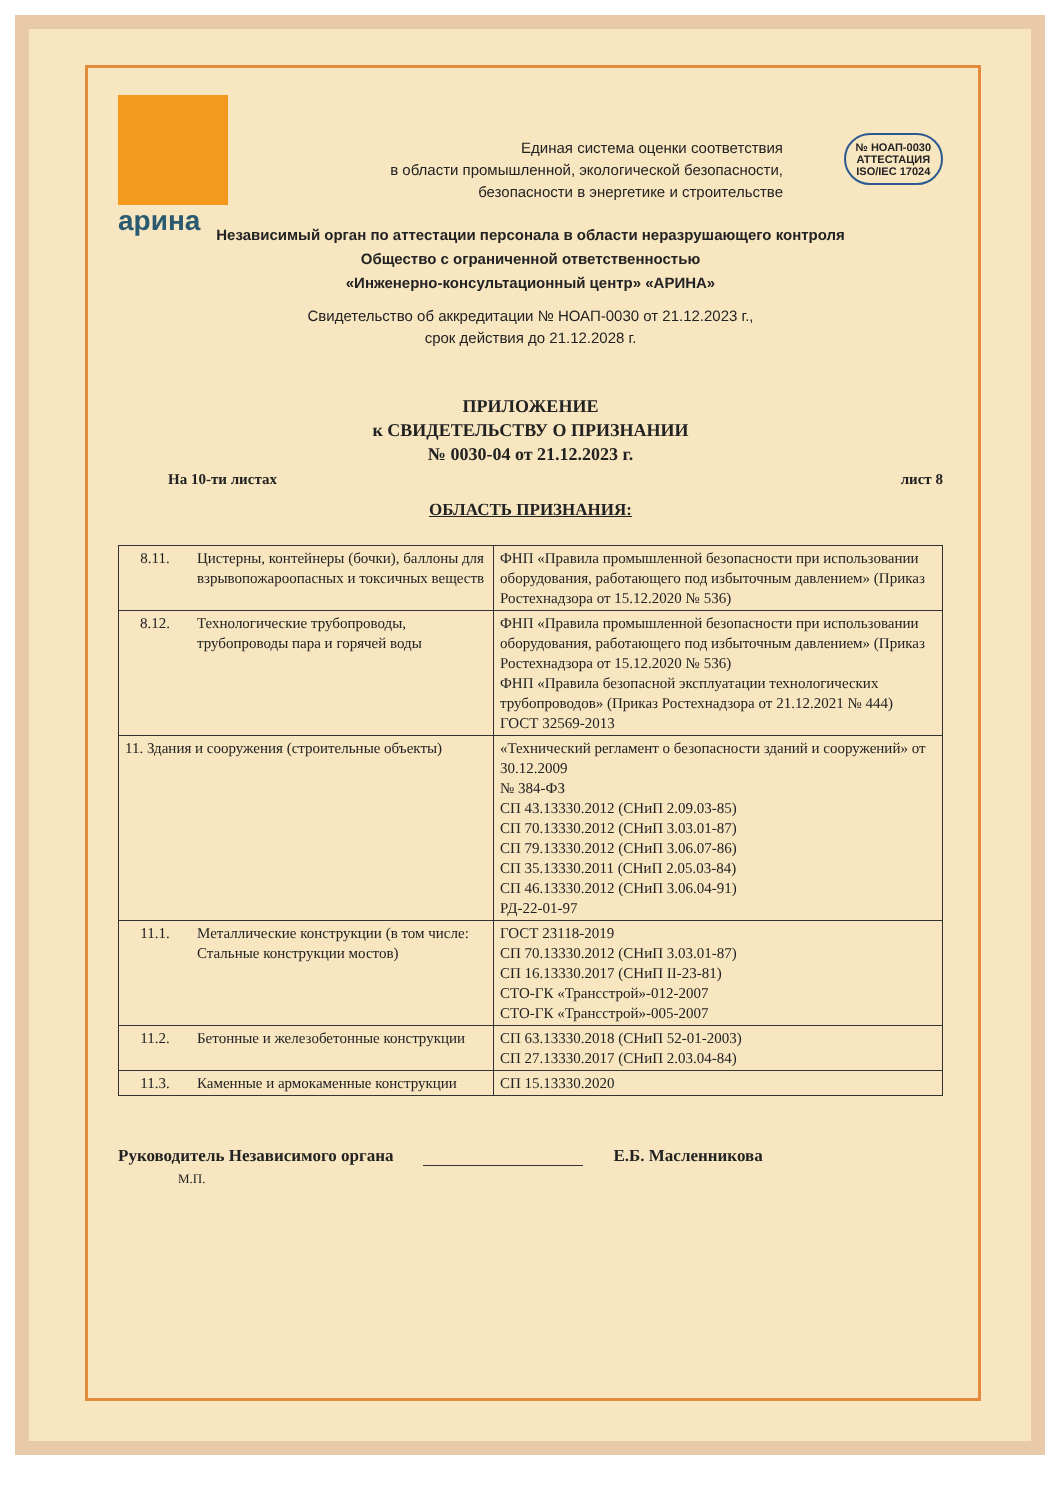арина
Единая система оценки соответствия
в области промышленной, экологической безопасности,
безопасности в энергетике и строительстве
№ НОАП-0030
АТТЕСТАЦИЯ
ISO/IEC 17024
Независимый орган по аттестации персонала в области неразрушающего контроля
Общество с ограниченной ответственностью
«Инженерно-консультационный центр» «АРИНА»
Свидетельство об аккредитации № НОАП-0030 от 21.12.2023 г.,
срок действия до 21.12.2028 г.
ПРИЛОЖЕНИЕ
к СВИДЕТЕЛЬСТВУ О ПРИЗНАНИИ
№ 0030-04 от 21.12.2023 г.
На 10-ти листах лист 8
ОБЛАСТЬ ПРИЗНАНИЯ:
| 8.11. | Цистерны, контейнеры (бочки), баллоны для взрывопожароопасных и токсичных веществ | ФНП «Правила промышленной безопасности при использовании оборудования, работающего под избыточным давлением» (Приказ Ростехнадзора от 15.12.2020 № 536) |
| 8.12. | Технологические трубопроводы, трубопроводы пара и горячей воды | ФНП «Правила промышленной безопасности при использовании оборудования, работающего под избыточным давлением» (Приказ Ростехнадзора от 15.12.2020 № 536) ФНП «Правила безопасной эксплуатации технологических трубопроводов» (Приказ Ростехнадзора от 21.12.2021 № 444) ГОСТ 32569-2013 |
| 11. Здания и сооружения (строительные объекты) | | «Технический регламент о безопасности зданий и сооружений» от 30.12.2009 № 384-ФЗ СП 43.13330.2012 (СНиП 2.09.03-85) СП 70.13330.2012 (СНиП 3.03.01-87) СП 79.13330.2012 (СНиП 3.06.07-86) СП 35.13330.2011 (СНиП 2.05.03-84) СП 46.13330.2012 (СНиП 3.06.04-91) РД-22-01-97 |
| 11.1. | Металлические конструкции (в том числе: Стальные конструкции мостов) | ГОСТ 23118-2019 СП 70.13330.2012 (СНиП 3.03.01-87) СП 16.13330.2017 (СНиП II-23-81) СТО-ГК «Трансстрой»-012-2007 СТО-ГК «Трансстрой»-005-2007 |
| 11.2. | Бетонные и железобетонные конструкции | СП 63.13330.2018 (СНиП 52-01-2003) СП 27.13330.2017 (СНиП 2.03.04-84) |
| 11.3. | Каменные и армокаменные конструкции | СП 15.13330.2020 |
Руководитель Независимого органа Е.Б. Масленникова
М.П.